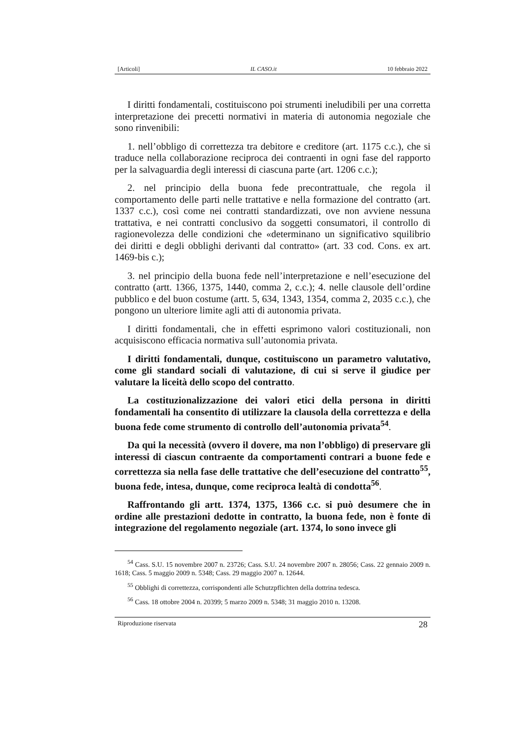[Articoli] IL CASO.it 10 febbraio 2022
I diritti fondamentali, costituiscono poi strumenti ineludibili per una corretta interpretazione dei precetti normativi in materia di autonomia negoziale che sono rinvenibili:
1. nell’obbligo di correttezza tra debitore e creditore (art. 1175 c.c.), che si traduce nella collaborazione reciproca dei contraenti in ogni fase del rapporto per la salvaguardia degli interessi di ciascuna parte (art. 1206 c.c.);
2. nel principio della buona fede precontrattuale, che regola il comportamento delle parti nelle trattative e nella formazione del contratto (art. 1337 c.c.), così come nei contratti standardizzati, ove non avviene nessuna trattativa, e nei contratti conclusivo da soggetti consumatori, il controllo di ragionevolezza delle condizioni che «determinano un significativo squilibrio dei diritti e degli obblighi derivanti dal contratto» (art. 33 cod. Cons. ex art. 1469-bis c.);
3. nel principio della buona fede nell’interpretazione e nell’esecuzione del contratto (artt. 1366, 1375, 1440, comma 2, c.c.); 4. nelle clausole dell’ordine pubblico e del buon costume (artt. 5, 634, 1343, 1354, comma 2, 2035 c.c.), che pongono un ulteriore limite agli atti di autonomia privata.
I diritti fondamentali, che in effetti esprimono valori costituzionali, non acquisiscono efficacia normativa sull’autonomia privata.
I diritti fondamentali, dunque, costituiscono un parametro valutativo, come gli standard sociali di valutazione, di cui si serve il giudice per valutare la liceità dello scopo del contratto.
La costituzionalizzazione dei valori etici della persona in diritti fondamentali ha consentito di utilizzare la clausola della correttezza e della buona fede come strumento di controllo dell’autonomia privata<sup>54</sup>.
Da qui la necessità (ovvero il dovere, ma non l’obbligo) di preservare gli interessi di ciascun contraente da comportamenti contrari a buone fede e correttezza sia nella fase delle trattative che dell’esecuzione del contratto<sup>55</sup>, buona fede, intesa, dunque, come reciproca lealtà di condotta<sup>56</sup>.
Raffrontando gli artt. 1374, 1375, 1366 c.c. si può desumere che in ordine alle prestazioni dedotte in contratto, la buona fede, non è fonte di integrazione del regolamento negoziale (art. 1374, lo sono invece gli
<sup>54</sup> Cass. S.U. 15 novembre 2007 n. 23726; Cass. S.U. 24 novembre 2007 n. 28056; Cass. 22 gennaio 2009 n. 1618; Cass. 5 maggio 2009 n. 5348; Cass. 29 maggio 2007 n. 12644.
<sup>55</sup> Obblighi di correttezza, corrispondenti alle Schutzpflichten della dottrina tedesca.
<sup>56</sup> Cass. 18 ottobre 2004 n. 20399; 5 marzo 2009 n. 5348; 31 maggio 2010 n. 13208.
Riproduzione riservata 28